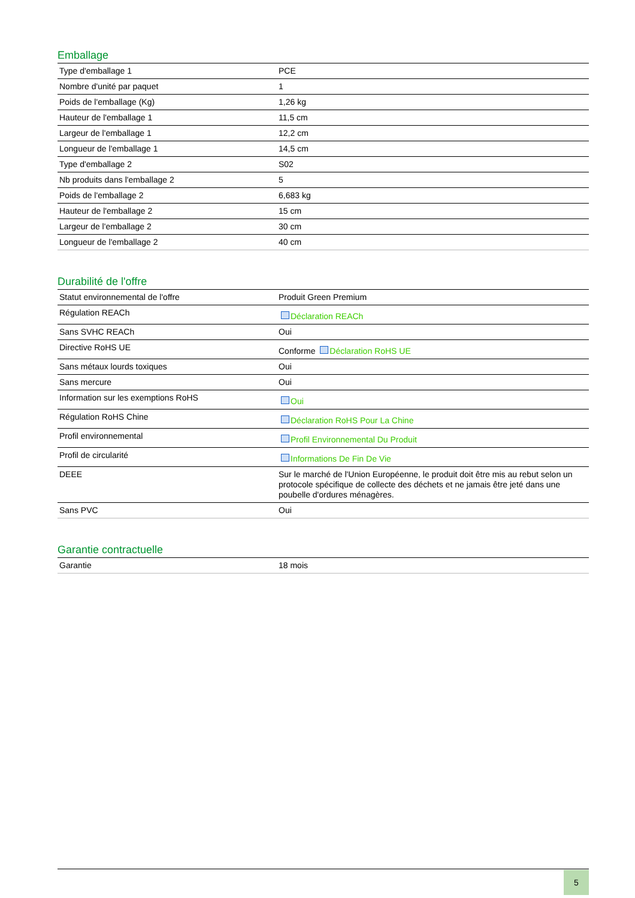Emballage
| Type d'emballage 1 | PCE |
| Nombre d'unité par paquet | 1 |
| Poids de l'emballage (Kg) | 1,26 kg |
| Hauteur de l'emballage 1 | 11,5 cm |
| Largeur de l'emballage 1 | 12,2 cm |
| Longueur de l'emballage 1 | 14,5 cm |
| Type d'emballage 2 | S02 |
| Nb produits dans l'emballage 2 | 5 |
| Poids de l'emballage 2 | 6,683 kg |
| Hauteur de l'emballage 2 | 15 cm |
| Largeur de l'emballage 2 | 30 cm |
| Longueur de l'emballage 2 | 40 cm |
Durabilité de l'offre
| Statut environnemental de l'offre | Produit Green Premium |
| Régulation REACh | Déclaration REACh |
| Sans SVHC REACh | Oui |
| Directive RoHS UE | Conforme Déclaration RoHS UE |
| Sans métaux lourds toxiques | Oui |
| Sans mercure | Oui |
| Information sur les exemptions RoHS | Oui |
| Régulation RoHS Chine | Déclaration RoHS Pour La Chine |
| Profil environnemental | Profil Environnemental Du Produit |
| Profil de circularité | Informations De Fin De Vie |
| DEEE | Sur le marché de l'Union Européenne, le produit doit être mis au rebut selon un protocole spécifique de collecte des déchets et ne jamais être jeté dans une poubelle d'ordures ménagères. |
| Sans PVC | Oui |
Garantie contractuelle
| Garantie | 18 mois |
5